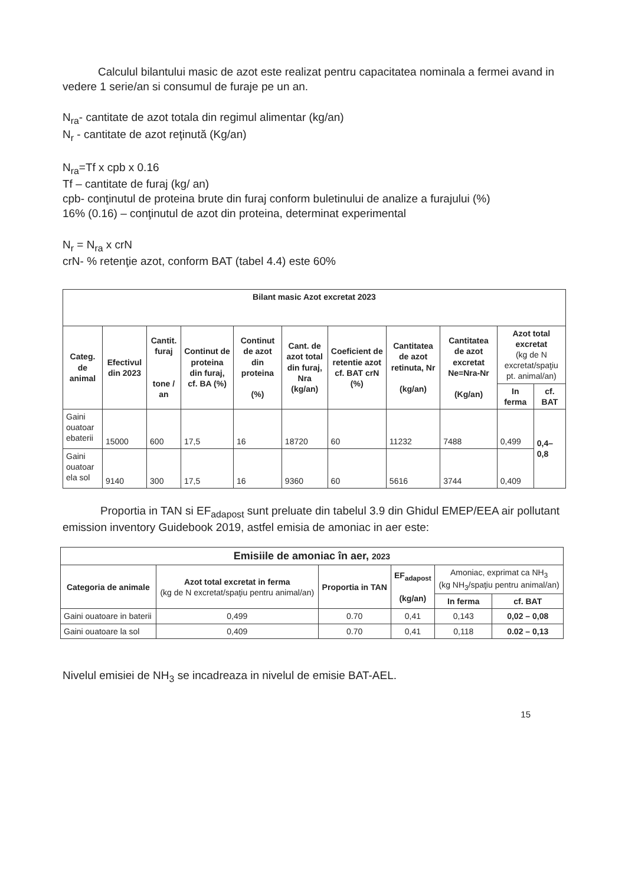Calculul bilantului masic de azot este realizat pentru capacitatea nominala a fermei avand in vedere 1 serie/an si consumul de furaje pe un an.
N<sub>ra</sub>- cantitate de azot totala din regimul alimentar (kg/an)
N<sub>r</sub> - cantitate de azot reţinută (Kg/an)
N<sub>ra</sub>=Tf x cpb x 0.16
Tf – cantitate de furaj (kg/ an)
cpb- conţinutul de proteina brute din furaj conform buletinului de analize a furajului (%)
16% (0.16) – conţinutul de azot din proteina, determinat experimental
N<sub>r</sub> = N<sub>ra</sub> x crN
crN- % retenţie azot, conform BAT (tabel 4.4) este 60%
| Bilant masic Azot excretat 2023 | | | | | | | | | | |
| --- | --- | --- | --- | --- | --- | --- | --- | --- | --- | --- |
| Categ. de animal | Efectivul din 2023 | Cantit. furaj tone / an | Continut de proteina din furaj, cf. BA (%) | Continut de azot din proteina (%) | Cant. de azot total din furaj, Nra (kg/an) | Coeficient de retentie azot cf. BAT crN (%) | Cantitatea de azot retinuta, Nr (kg/an) | Cantitatea de azot excretat Ne=Nra-Nr (Kg/an) | Azot total excretat (kg de N excretat/spaţiu pt. animal/an) | |
| | | | | | | | | | In ferma | cf. BAT |
| Gaini ouatoar ebaterii | 15000 | 600 | 17,5 | 16 | 18720 | 60 | 11232 | 7488 | 0,499 | 0,4– 0,8 |
| Gaini ouatoar ela sol | 9140 | 300 | 17,5 | 16 | 9360 | 60 | 5616 | 3744 | 0,409 | |
Proportia in TAN si EF<sub>adapost</sub> sunt preluate din tabelul 3.9 din Ghidul EMEP/EEA air pollutant emission inventory Guidebook 2019, astfel emisia de amoniac in aer este:
| Emisiile de amoniac în aer, 2023 | | | | | |
| --- | --- | --- | --- | --- | --- |
| Categoria de animale | Azot total excretat in ferma (kg de N excretat/spaţiu pentru animal/an) | Proportia in TAN | EF<sub>adapost</sub> (kg/an) | Amoniac, exprimat ca NH<sub>3</sub> (kg NH<sub>3</sub>/spaţiu pentru animal/an) | |
| | | | | In ferma | cf. BAT |
| Gaini ouatoare in baterii | 0,499 | 0.70 | 0,41 | 0,143 | 0,02 – 0,08 |
| Gaini ouatoare la sol | 0,409 | 0.70 | 0,41 | 0,118 | 0.02 – 0,13 |
Nivelul emisiei de NH<sub>3</sub> se incadreaza in nivelul de emisie BAT-AEL.
15